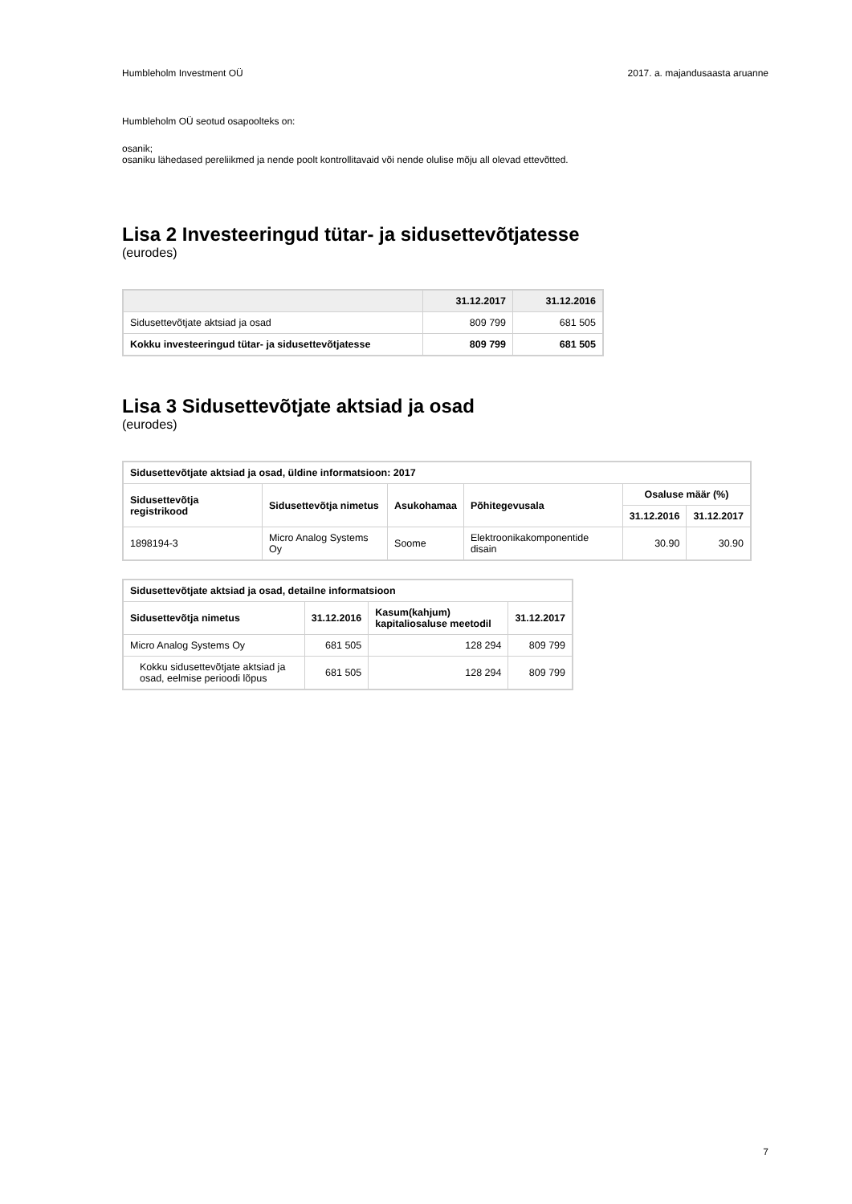Humbleholm Investment OÜ 2017. a. majandusaasta aruanne
Humbleholm OÜ seotud osapoolteks on:
osanik;
osaniku lähedased pereliikmed ja nende poolt kontrollitavaid või nende olulise mõju all olevad ettevõtted.
Lisa 2 Investeeringud tütar- ja sidusettevõtjatesse
(eurodes)
| | 31.12.2017 | 31.12.2016 |
| --- | --- | --- |
| Sidusettevõtjate aktsiad ja osad | 809 799 | 681 505 |
| Kokku investeeringud tütar- ja sidusettevõtjatesse | 809 799 | 681 505 |
Lisa 3 Sidusettevõtjate aktsiad ja osad
(eurodes)
| Sidusettevõtjate aktsiad ja osad, üldine informatsioon: 2017 | | | | | |
| --- | --- | --- | --- | --- | --- |
| Sidusettevõtja registrikood | Sidusettevõtja nimetus | Asukohamaa | Põhitegevusala | Osaluse määr (%) | |
| | | | | 31.12.2016 | 31.12.2017 |
| 1898194-3 | Micro Analog Systems Oy | Soome | Elektroonikakomponentide disain | 30.90 | 30.90 |
| Sidusettevõtjate aktsiad ja osad, detailne informatsioon | | | |
| --- | --- | --- | --- |
| Sidusettevõtja nimetus | 31.12.2016 | Kasum(kahjum) kapitaliosaluse meetodil | 31.12.2017 |
| Micro Analog Systems Oy | 681 505 | 128 294 | 809 799 |
| Kokku sidusettevõtjate aktsiad ja osad, eelmise perioodi lõpus | 681 505 | 128 294 | 809 799 |
7